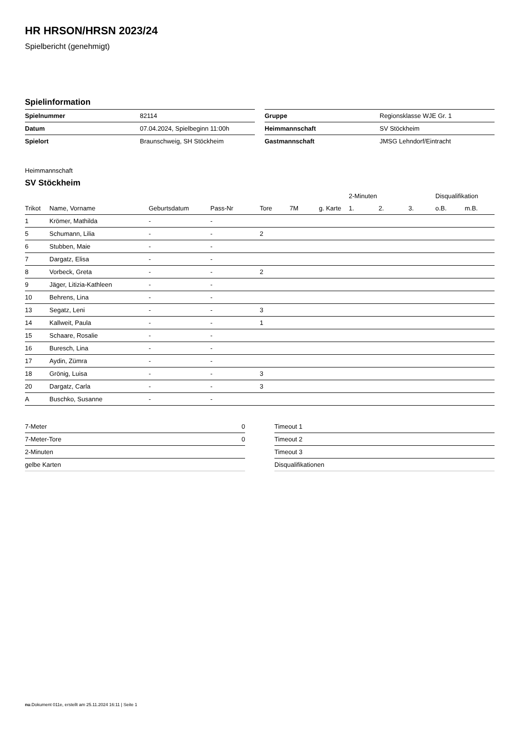HR HRSON/HRSN 2023/24
Spielbericht (genehmigt)
Spielinformation
| Spielnummer | 82114 |
| Datum | 07.04.2024, Spielbeginn 11:00h |
| Spielort | Braunschweig, SH Stöckheim |
| Gruppe | Regionsklasse WJE Gr. 1 |
| Heimmannschaft | SV Stöckheim |
| Gastmannschaft | JMSG Lehndorf/Eintracht |
Heimmannschaft
SV Stöckheim
| | | | | | | | 2-Minuten | | | Disqualifikation | |
| --- | --- | --- | --- | --- | --- | --- | --- | --- | --- | --- | --- |
| Trikot | Name, Vorname | Geburtsdatum | Pass-Nr | Tore | 7M | g. Karte | 1. | 2. | 3. | o.B. | m.B. |
| 1 | Krömer, Mathilda | - | - | | | | | | | | |
| 5 | Schumann, Lilia | - | - | 2 | | | | | | | |
| 6 | Stubben, Maie | - | - | | | | | | | | |
| 7 | Dargatz, Elisa | - | - | | | | | | | | |
| 8 | Vorbeck, Greta | - | - | 2 | | | | | | | |
| 9 | Jäger, Litizia-Kathleen | - | - | | | | | | | | |
| 10 | Behrens, Lina | - | - | | | | | | | | |
| 13 | Segatz, Leni | - | - | 3 | | | | | | | |
| 14 | Kallweit, Paula | - | - | 1 | | | | | | | |
| 15 | Schaare, Rosalie | - | - | | | | | | | | |
| 16 | Buresch, Lina | - | - | | | | | | | | |
| 17 | Aydin, Zümra | - | - | | | | | | | | |
| 18 | Grönig, Luisa | - | - | 3 | | | | | | | |
| 20 | Dargatz, Carla | - | - | 3 | | | | | | | |
| A | Buschko, Susanne | - | - | | | | | | | | |
| 7-Meter | 0 |
| 7-Meter-Tore | 0 |
| 2-Minuten | |
| gelbe Karten | |
| Timeout 1 |
| Timeout 2 |
| Timeout 3 |
| Disqualifikationen |
nu.Dokument 011e, erstellt am 25.11.2024 16:11 | Seite 1